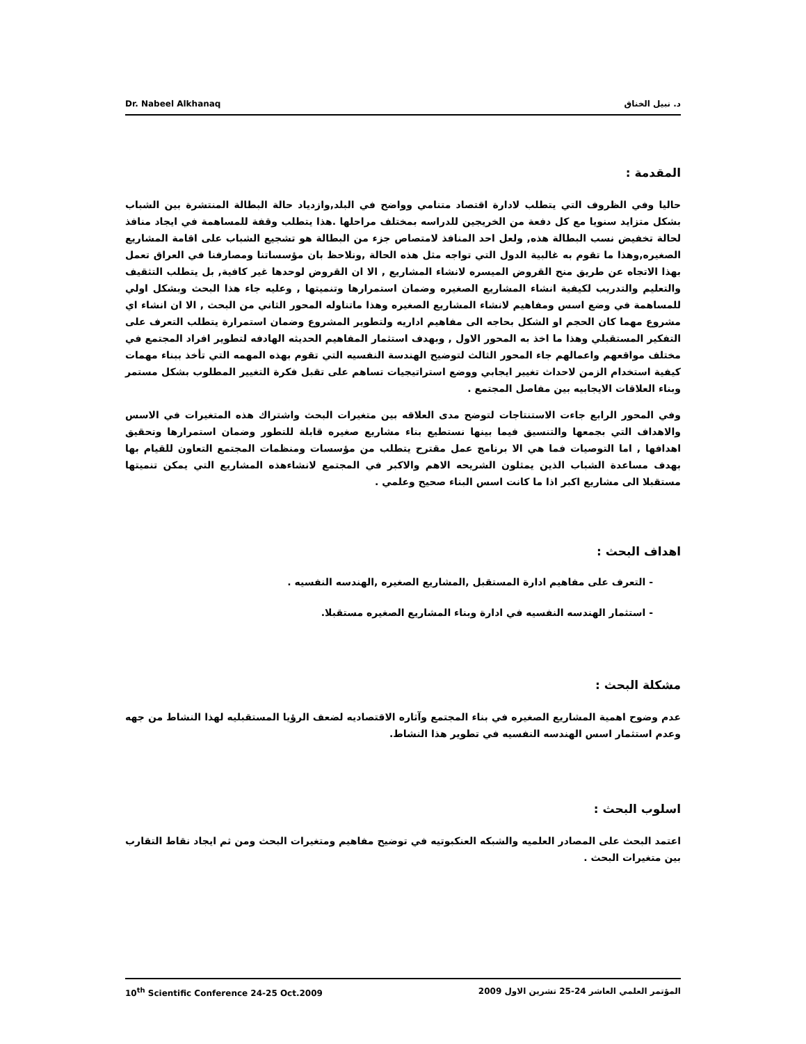Dr. Nabeel Alkhanaq د. نبيل الخناق
المقدمة :
حاليا وفي الظروف التي يتطلب لادارة اقتصاد متنامي وواضح في البلد,وازدياد حالة البطالة المنتشرة بين الشباب بشكل متزايد سنويا مع كل دفعة من الخريجين للدراسه بمختلف مراحلها .هذا يتطلب وقفة للمساهمة في ايجاد منافذ لحالة تخفيض نسب البطالة هذه, ولعل احد المنافذ لامتصاص جزء من البطالة هو تشجيع الشباب على اقامة المشاريع الصغيره,وهذا ما تقوم به غالبية الدول التي تواجه مثل هذه الحالة ,ونلاحظ بان مؤسساتنا ومصارفنا في العراق تعمل بهذا الاتجاه عن طريق منح القروض الميسره لانشاء المشاريع , الا ان القروض لوحدها غير كافية, بل يتطلب التثقيف والتعليم والتدريب لكيفية انشاء المشاريع الصغيره وضمان استمرارها وتنميتها , وعليه جاء هذا البحث وبشكل اولي للمساهمة في وضع اسس ومفاهيم لانشاء المشاريع الصغيره وهذا ماتناوله المحور الثاني من البحث , الا ان انشاء اي مشروع مهما كان الحجم او الشكل بحاجه الى مفاهيم اداريه ولتطوير المشروع وضمان استمرارة يتطلب التعرف على التفكير المستقبلي وهذا ما اخذ به المحور الاول , وبهدف استثمار المفاهيم الحديثه الهادفه لتطوير افراد المجتمع في مختلف مواقعهم واعمالهم جاء المحور الثالث لتوضيح الهندسة النفسيه التي تقوم بهذه المهمه التي تأخذ ببناء مهمات كيفية استخدام الزمن لاحداث تغيير ايجابي ووضع استراتيجيات تساهم على تقبل فكرة التغيير المطلوب بشكل مستمر وبناء العلاقات الايجابيه بين مفاصل المجتمع .
وفي المحور الرابع جاءت الاستنتاجات لتوضح مدى العلاقه بين متغيرات البحث واشتراك هذه المتغيرات في الاسس والاهداف التي بجمعها والتنسيق فيما بينها نستطيع بناء مشاريع صغيره قابلة للتطور وضمان استمرارها وتحقيق اهدافها , اما التوصيات فما هي الا برنامج عمل مقترح يتطلب من مؤسسات ومنظمات المجتمع التعاون للقيام بها بهدف مساعدة الشباب الذين يمثلون الشريحه الاهم والاكبر في المجتمع لانشاءهذه المشاريع التي يمكن تنميتها مستقبلا الى مشاريع اكبر اذا ما كانت اسس البناء صحيح وعلمي .
اهداف البحث :
- التعرف على مفاهيم ادارة المستقبل ,المشاريع الصغيره ,الهندسه النفسيه .
- استثمار الهندسه النفسيه في ادارة وبناء المشاريع الصغيره مستقبلا.
مشكلة البحث :
عدم وضوح اهمية المشاريع الصغيره في بناء المجتمع وآثاره الاقتصاديه لضعف الرؤيا المستقبليه لهذا النشاط من جهه وعدم استثمار اسس الهندسه النفسيه في تطوير هذا النشاط.
اسلوب البحث :
اعتمد البحث على المصادر العلميه والشبكه العنكبوتيه في توضيح مفاهيم ومتغيرات البحث ومن ثم ايجاد نقاط التقارب بين متغيرات البحث .
10<sup>th</sup> Scientific Conference 24-25 Oct.2009 المؤتمر العلمي العاشر 24-25 تشرين الاول 2009